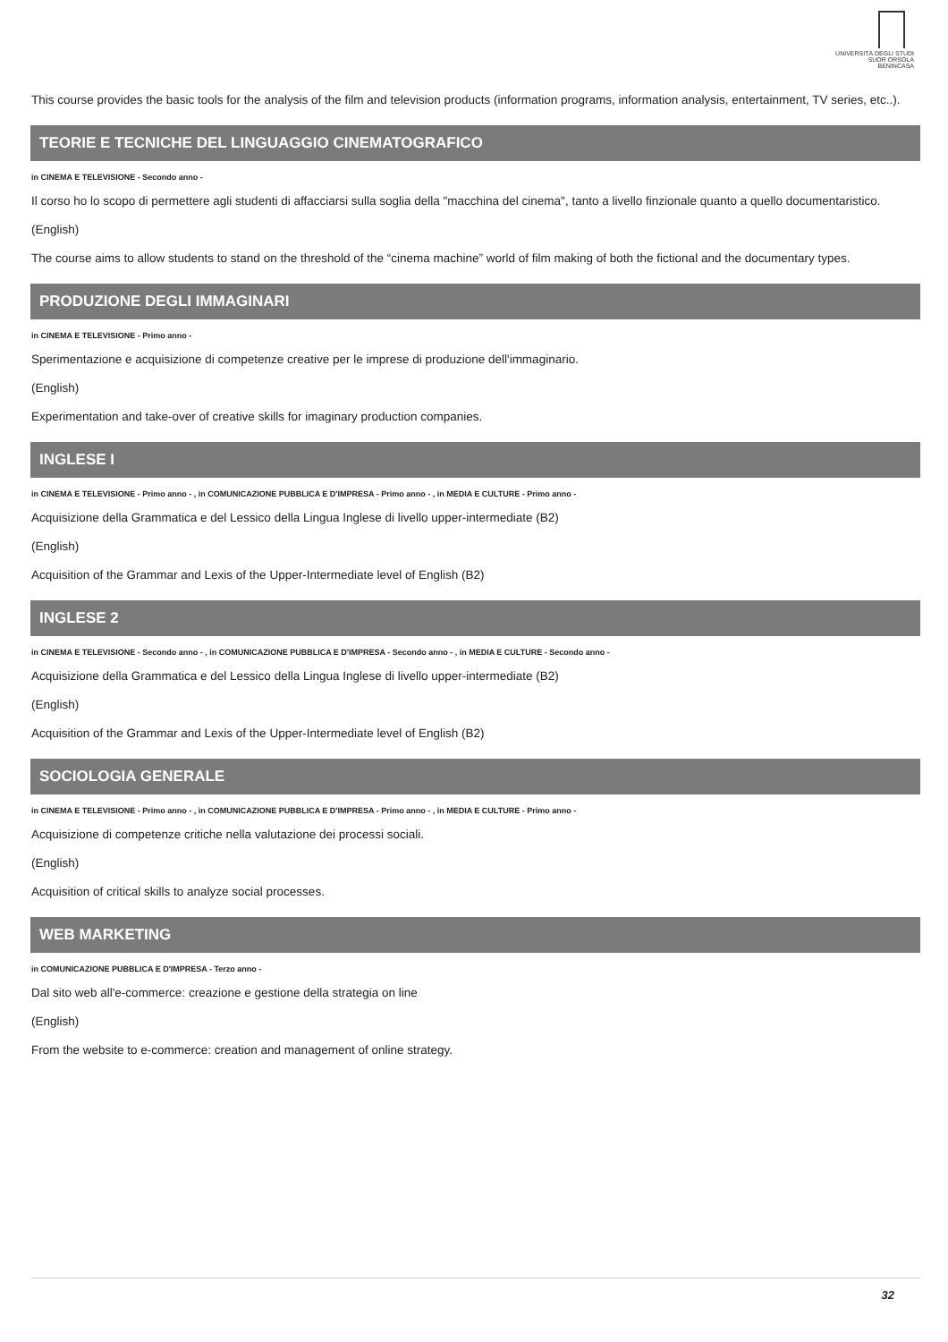UNIVERSITÀ DEGLI STUDI
SUOR ORSOLA
BENINCASA
This course provides the basic tools for the analysis of the film and television products (information programs, information analysis, entertainment, TV series, etc..).
TEORIE E TECNICHE DEL LINGUAGGIO CINEMATOGRAFICO
in CINEMA E TELEVISIONE - Secondo anno -
Il corso ho lo scopo di permettere agli studenti di affacciarsi sulla soglia della "macchina del cinema", tanto a livello finzionale quanto a quello documentaristico.
(English)
The course aims to allow students to stand on the threshold of the “cinema machine” world of film making of both the fictional and the documentary types.
PRODUZIONE DEGLI IMMAGINARI
in CINEMA E TELEVISIONE - Primo anno -
Sperimentazione e acquisizione di competenze creative per le imprese di produzione dell'immaginario.
(English)
Experimentation and take-over of creative skills for imaginary production companies.
INGLESE I
in CINEMA E TELEVISIONE - Primo anno - , in COMUNICAZIONE PUBBLICA E D'IMPRESA - Primo anno - , in MEDIA E CULTURE - Primo anno -
Acquisizione della Grammatica e del Lessico della Lingua Inglese di livello upper-intermediate (B2)
(English)
Acquisition of the Grammar and Lexis of the Upper-Intermediate level of English (B2)
INGLESE 2
in CINEMA E TELEVISIONE - Secondo anno - , in COMUNICAZIONE PUBBLICA E D'IMPRESA - Secondo anno - , in MEDIA E CULTURE - Secondo anno -
Acquisizione della Grammatica e del Lessico della Lingua Inglese di livello upper-intermediate (B2)
(English)
Acquisition of the Grammar and Lexis of the Upper-Intermediate level of English (B2)
SOCIOLOGIA GENERALE
in CINEMA E TELEVISIONE - Primo anno - , in COMUNICAZIONE PUBBLICA E D'IMPRESA - Primo anno - , in MEDIA E CULTURE - Primo anno -
Acquisizione di competenze critiche nella valutazione dei processi sociali.
(English)
Acquisition of critical skills to analyze social processes.
WEB MARKETING
in COMUNICAZIONE PUBBLICA E D'IMPRESA - Terzo anno -
Dal sito web all'e-commerce: creazione e gestione della strategia on line
(English)
From the website to e-commerce: creation and management of online strategy.
32